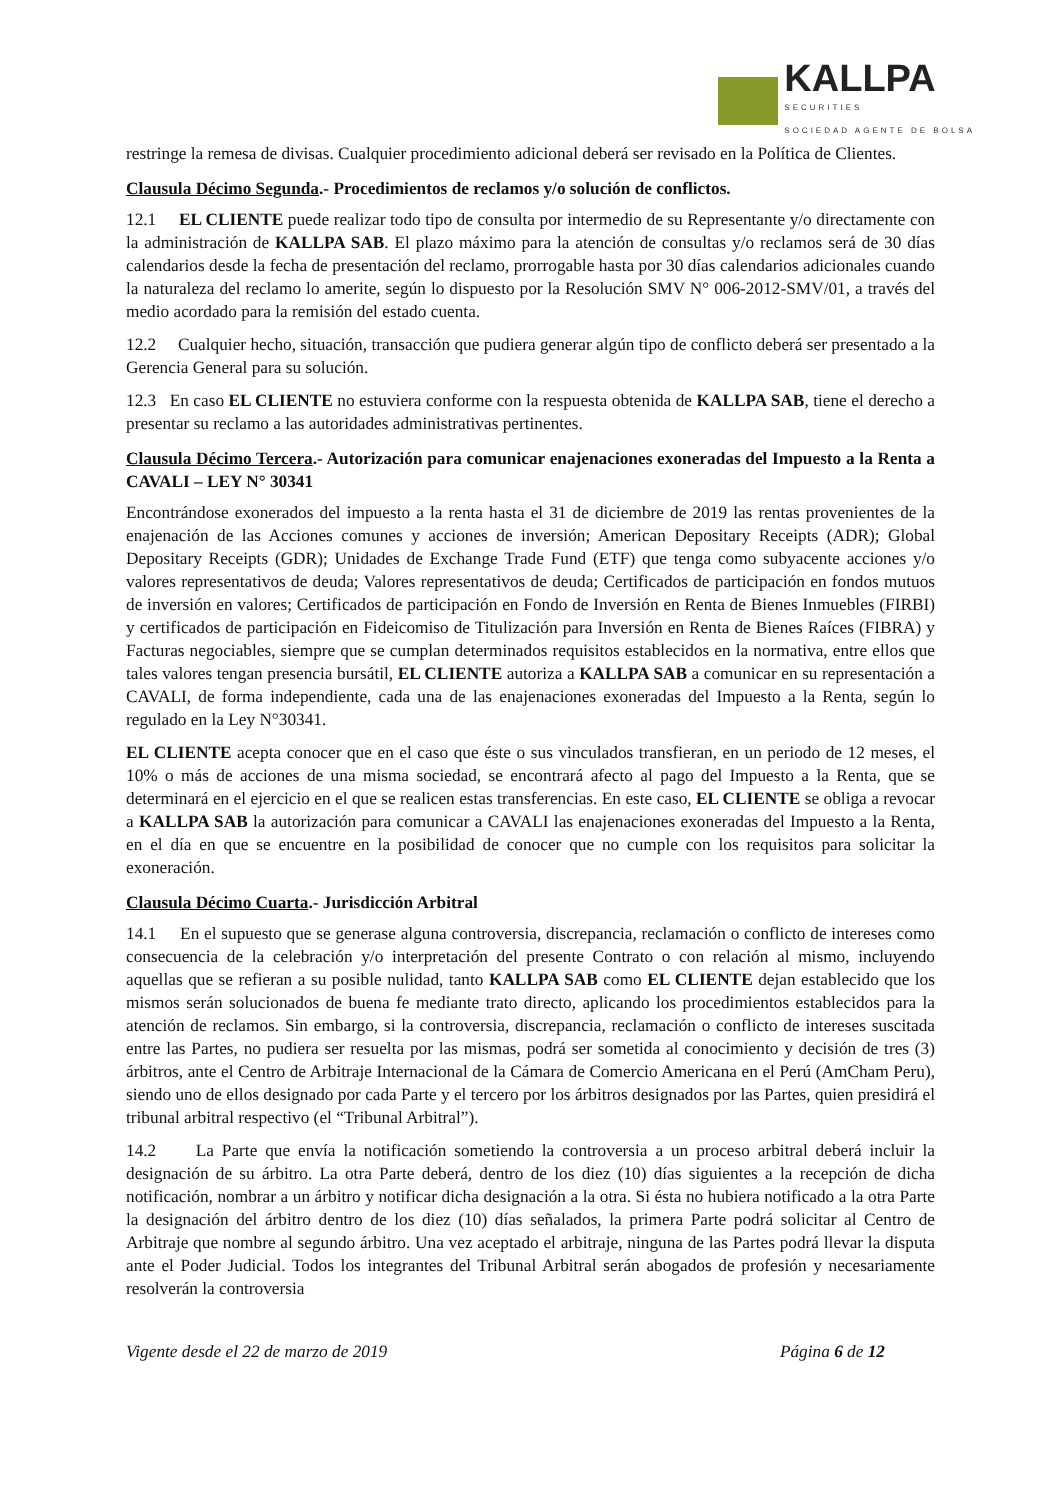KALLPA
SECURITIES
SOCIEDAD AGENTE DE BOLSA
restringe la remesa de divisas. Cualquier procedimiento adicional deberá ser revisado en la Política de Clientes.
Clausula Décimo Segunda.- Procedimientos de reclamos y/o solución de conflictos.
12.1 EL CLIENTE puede realizar todo tipo de consulta por intermedio de su Representante y/o directamente con la administración de KALLPA SAB. El plazo máximo para la atención de consultas y/o reclamos será de 30 días calendarios desde la fecha de presentación del reclamo, prorrogable hasta por 30 días calendarios adicionales cuando la naturaleza del reclamo lo amerite, según lo dispuesto por la Resolución SMV N° 006-2012-SMV/01, a través del medio acordado para la remisión del estado cuenta.
12.2 Cualquier hecho, situación, transacción que pudiera generar algún tipo de conflicto deberá ser presentado a la Gerencia General para su solución.
12.3 En caso EL CLIENTE no estuviera conforme con la respuesta obtenida de KALLPA SAB, tiene el derecho a presentar su reclamo a las autoridades administrativas pertinentes.
Clausula Décimo Tercera.- Autorización para comunicar enajenaciones exoneradas del Impuesto a la Renta a CAVALI – LEY N° 30341
Encontrándose exonerados del impuesto a la renta hasta el 31 de diciembre de 2019 las rentas provenientes de la enajenación de las Acciones comunes y acciones de inversión; American Depositary Receipts (ADR); Global Depositary Receipts (GDR); Unidades de Exchange Trade Fund (ETF) que tenga como subyacente acciones y/o valores representativos de deuda; Valores representativos de deuda; Certificados de participación en fondos mutuos de inversión en valores; Certificados de participación en Fondo de Inversión en Renta de Bienes Inmuebles (FIRBI) y certificados de participación en Fideicomiso de Titulización para Inversión en Renta de Bienes Raíces (FIBRA) y Facturas negociables, siempre que se cumplan determinados requisitos establecidos en la normativa, entre ellos que tales valores tengan presencia bursátil, EL CLIENTE autoriza a KALLPA SAB a comunicar en su representación a CAVALI, de forma independiente, cada una de las enajenaciones exoneradas del Impuesto a la Renta, según lo regulado en la Ley N°30341.
EL CLIENTE acepta conocer que en el caso que éste o sus vinculados transfieran, en un periodo de 12 meses, el 10% o más de acciones de una misma sociedad, se encontrará afecto al pago del Impuesto a la Renta, que se determinará en el ejercicio en el que se realicen estas transferencias. En este caso, EL CLIENTE se obliga a revocar a KALLPA SAB la autorización para comunicar a CAVALI las enajenaciones exoneradas del Impuesto a la Renta, en el día en que se encuentre en la posibilidad de conocer que no cumple con los requisitos para solicitar la exoneración.
Clausula Décimo Cuarta.- Jurisdicción Arbitral
14.1 En el supuesto que se generase alguna controversia, discrepancia, reclamación o conflicto de intereses como consecuencia de la celebración y/o interpretación del presente Contrato o con relación al mismo, incluyendo aquellas que se refieran a su posible nulidad, tanto KALLPA SAB como EL CLIENTE dejan establecido que los mismos serán solucionados de buena fe mediante trato directo, aplicando los procedimientos establecidos para la atención de reclamos. Sin embargo, si la controversia, discrepancia, reclamación o conflicto de intereses suscitada entre las Partes, no pudiera ser resuelta por las mismas, podrá ser sometida al conocimiento y decisión de tres (3) árbitros, ante el Centro de Arbitraje Internacional de la Cámara de Comercio Americana en el Perú (AmCham Peru), siendo uno de ellos designado por cada Parte y el tercero por los árbitros designados por las Partes, quien presidirá el tribunal arbitral respectivo (el “Tribunal Arbitral”).
14.2 La Parte que envía la notificación sometiendo la controversia a un proceso arbitral deberá incluir la designación de su árbitro. La otra Parte deberá, dentro de los diez (10) días siguientes a la recepción de dicha notificación, nombrar a un árbitro y notificar dicha designación a la otra. Si ésta no hubiera notificado a la otra Parte la designación del árbitro dentro de los diez (10) días señalados, la primera Parte podrá solicitar al Centro de Arbitraje que nombre al segundo árbitro. Una vez aceptado el arbitraje, ninguna de las Partes podrá llevar la disputa ante el Poder Judicial. Todos los integrantes del Tribunal Arbitral serán abogados de profesión y necesariamente resolverán la controversia
Vigente desde el 22 de marzo de 2019 Página 6 de 12